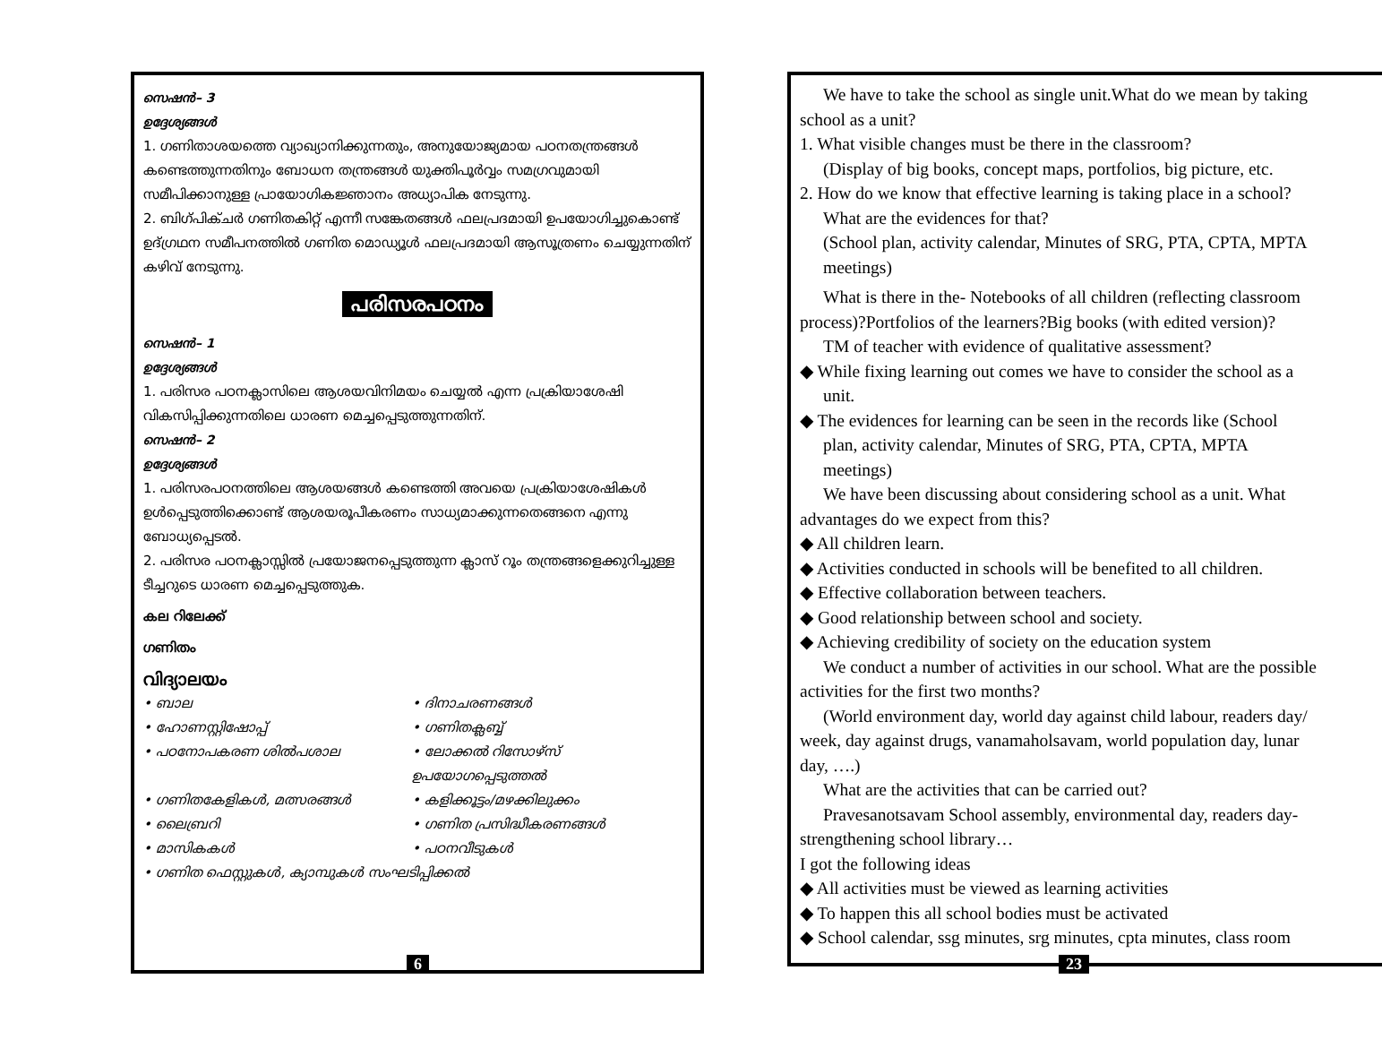സെഷൻ– 3
ഉദ്ദേശ്യങ്ങൾ
1. ഗണിതാശയത്തെ വ്യാഖ്യാനിക്കുന്നതും, അനുയോജ്യമായ പഠനതന്ത്രങ്ങൾ കണ്ടെത്തുന്നതിനും ബോധന തന്ത്രങ്ങൾ യുക്തിപൂർവ്വം സമഗ്രവുമായി സമീപിക്കാനുള്ള പ്രായോഗികജ്ഞാനം അധ്യാപിക നേടുന്നു.
2. ബിഗ്പിക്ചർ ഗണിതകിറ്റ് എന്നീ സങ്കേതങ്ങൾ ഫലപ്രദമായി ഉപയോഗിച്ചുകൊണ്ട് ഉദ്ഗ്രഥന സമീപനത്തിൽ ഗണിത മൊഡ്യൂൾ ഫലപ്രദമായി ആസൂത്രണം ചെയ്യുന്നതിന് കഴിവ് നേടുന്നു.
പരിസരപഠനം
സെഷൻ– 1
ഉദ്ദേശ്യങ്ങൾ
1. പരിസര പഠനക്ലാസിലെ ആശയവിനിമയം ചെയ്യൽ എന്ന പ്രക്രിയാശേഷി വികസിപ്പിക്കുന്നതിലെ ധാരണ മെച്ചപ്പെടുത്തുന്നതിന്.
സെഷൻ– 2
ഉദ്ദേശ്യങ്ങൾ
1. പരിസരപഠനത്തിലെ ആശയങ്ങൾ കണ്ടെത്തി അവയെ പ്രക്രിയാശേഷികൾ ഉൾപ്പെടുത്തിക്കൊണ്ട് ആശയരൂപീകരണം സാധ്യമാക്കുന്നതെങ്ങനെ എന്നു ബോധ്യപ്പെടൽ.
2. പരിസര പഠനക്ലാസ്സിൽ പ്രയോജനപ്പെടുത്തുന്ന ക്ലാസ് റൂം തന്ത്രങ്ങളെക്കുറിച്ചുള്ള ടീച്ചറുടെ ധാരണ മെച്ചപ്പെടുത്തുക.
കല റിലേക്ക്
ഗണിതം
വിദ്യാലയം
• ബാല • ദിനാചരണങ്ങൾ • ഹോണസ്റ്റിഷോപ്പ് • ഗണിതക്ലബ്ബ് • പഠനോപകരണ ശിൽപശാല • ലോക്കൽ റിസോഴ്സ് ഉപയോഗപ്പെടുത്തൽ • ഗണിതകേളികൾ, മത്സരങ്ങൾ • കളിക്കൂട്ടം/മഴക്കിലുക്കം • ലൈബ്രറി • ഗണിത പ്രസിദ്ധീകരണങ്ങൾ • മാസികകൾ • പഠനവീടുകൾ
• ഗണിത ഫെസ്റ്റുകൾ, ക്യാമ്പുകൾ സംഘടിപ്പിക്കൽ
6
We have to take the school as single unit.What do we mean by taking
school as a unit?
1. What visible changes must be there in the classroom?
(Display of big books, concept maps, portfolios, big picture, etc.
2. How do we know that effective learning is taking place in a school?
What are the evidences for that?
(School plan, activity calendar, Minutes of SRG, PTA, CPTA, MPTA
meetings)
What is there in the- Notebooks of all children (reflecting classroom
process)?Portfolios of the learners?Big books (with edited version)?
TM of teacher with evidence of qualitative assessment?
◆ While fixing learning out comes we have to consider the school as a
unit.
◆ The evidences for learning can be seen in the records like (School
plan, activity calendar, Minutes of SRG, PTA, CPTA, MPTA
meetings)
We have been discussing about considering school as a unit. What
advantages do we expect from this?
◆ All children learn.
◆ Activities conducted in schools will be benefited to all children.
◆ Effective collaboration between teachers.
◆ Good relationship between school and society.
◆ Achieving credibility of society on the education system
We conduct a number of activities in our school. What are the possible
activities for the first two months?
(World environment day, world day against child labour, readers day/
week, day against drugs, vanamaholsavam, world population day, lunar
day, ….)
What are the activities that can be carried out?
Pravesanotsavam School assembly, environmental day, readers day-
strengthening school library…
I got the following ideas
◆ All activities must be viewed as learning activities
◆ To happen this all school bodies must be activated
◆ School calendar, ssg minutes, srg minutes, cpta minutes, class room
23